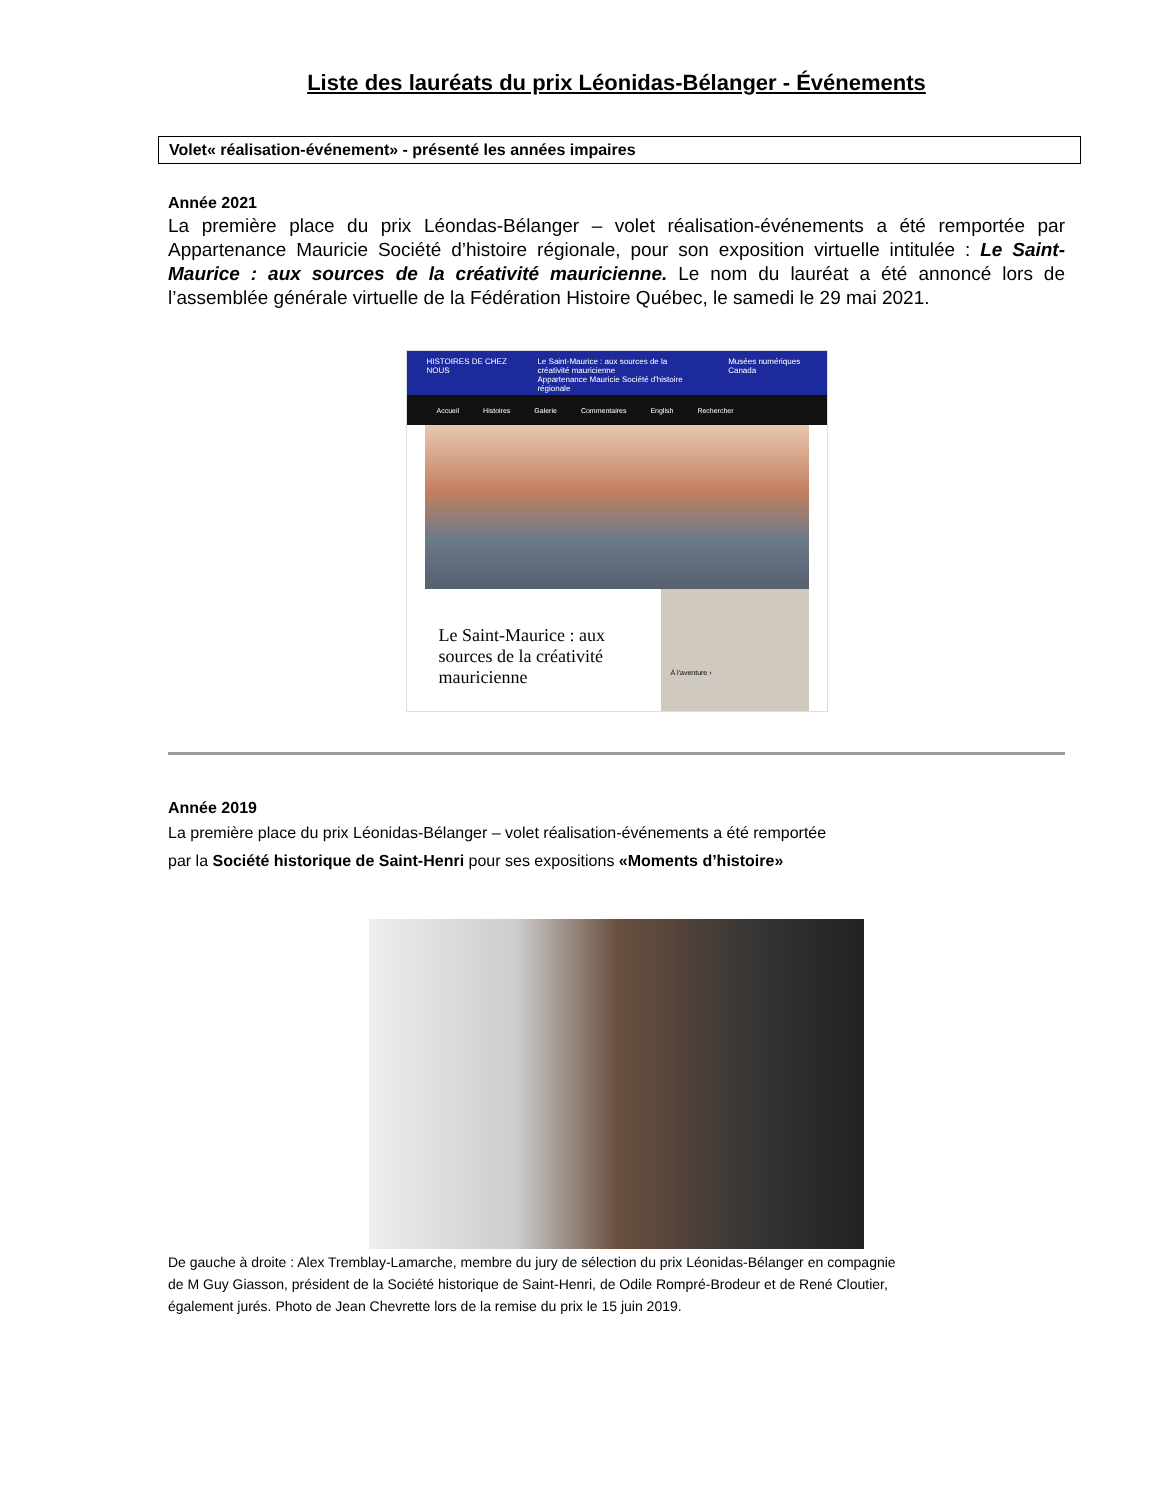Liste des lauréats du prix Léonidas-Bélanger - Événements
Volet« réalisation-événement» - présenté les années impaires
Année 2021
La première place du prix Léondas-Bélanger – volet réalisation-événements a été remportée par Appartenance Mauricie Société d’histoire régionale, pour son exposition virtuelle intitulée : Le Saint-Maurice : aux sources de la créativité mauricienne. Le nom du lauréat a été annoncé lors de l’assemblée générale virtuelle de la Fédération Histoire Québec, le samedi le 29 mai 2021.
HISTOIRES DE CHEZ NOUS Le Saint-Maurice : aux sources de la créativité mauricienne
Appartenance Mauricie Société d'histoire régionale Musées numériques Canada
Accueil Histoires Galerie Commentaires English Rechercher
Le Saint-Maurice : aux sources de la créativité mauricienne
À l'aventure ›
Année 2019
La première place du prix Léonidas-Bélanger – volet réalisation-événements a été remportée
par la Société historique de Saint-Henri pour ses expositions «Moments d’histoire»
De gauche à droite : Alex Tremblay-Lamarche, membre du jury de sélection du prix Léonidas-Bélanger en compagnie
de M Guy Giasson, président de la Société historique de Saint-Henri, de Odile Rompré-Brodeur et de René Cloutier,
également jurés. Photo de Jean Chevrette lors de la remise du prix le 15 juin 2019.